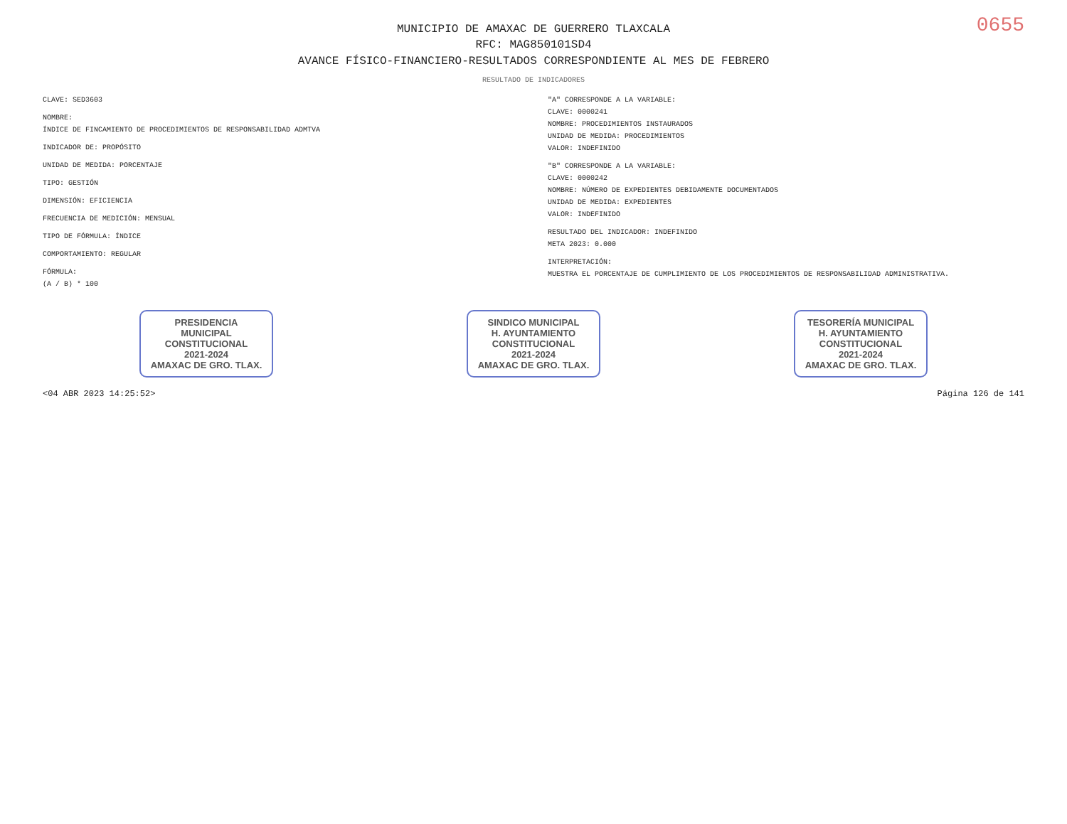0655
MUNICIPIO DE AMAXAC DE GUERRERO TLAXCALA
RFC: MAG850101SD4
AVANCE FÍSICO-FINANCIERO-RESULTADOS CORRESPONDIENTE AL MES DE FEBRERO
RESULTADO DE INDICADORES
CLAVE: SED3603
NOMBRE:
ÍNDICE DE FINCAMIENTO DE PROCEDIMIENTOS DE RESPONSABILIDAD ADMTVA
INDICADOR DE: PROPÓSITO
UNIDAD DE MEDIDA: PORCENTAJE
TIPO: GESTIÓN
DIMENSIÓN: EFICIENCIA
FRECUENCIA DE MEDICIÓN: MENSUAL
TIPO DE FÓRMULA: ÍNDICE
COMPORTAMIENTO: REGULAR
FÓRMULA:
(A / B) * 100
"A" CORRESPONDE A LA VARIABLE:
CLAVE: 0000241
NOMBRE: PROCEDIMIENTOS INSTAURADOS
UNIDAD DE MEDIDA: PROCEDIMIENTOS
VALOR: INDEFINIDO
"B" CORRESPONDE A LA VARIABLE:
CLAVE: 0000242
NOMBRE: NÚMERO DE EXPEDIENTES DEBIDAMENTE DOCUMENTADOS
UNIDAD DE MEDIDA: EXPEDIENTES
VALOR: INDEFINIDO
RESULTADO DEL INDICADOR: INDEFINIDO
META 2023: 0.000
INTERPRETACIÓN:
MUESTRA EL PORCENTAJE DE CUMPLIMIENTO DE LOS PROCEDIMIENTOS DE RESPONSABILIDAD ADMINISTRATIVA.
PRESIDENCIA
MUNICIPAL
CONSTITUCIONAL
2021-2024
AMAXAC DE GRO. TLAX.
SINDICO MUNICIPAL
H. AYUNTAMIENTO
CONSTITUCIONAL
2021-2024
AMAXAC DE GRO. TLAX.
TESORERÍA MUNICIPAL
H. AYUNTAMIENTO
CONSTITUCIONAL
2021-2024
AMAXAC DE GRO. TLAX.
<04 ABR 2023 14:25:52> Página 126 de 141